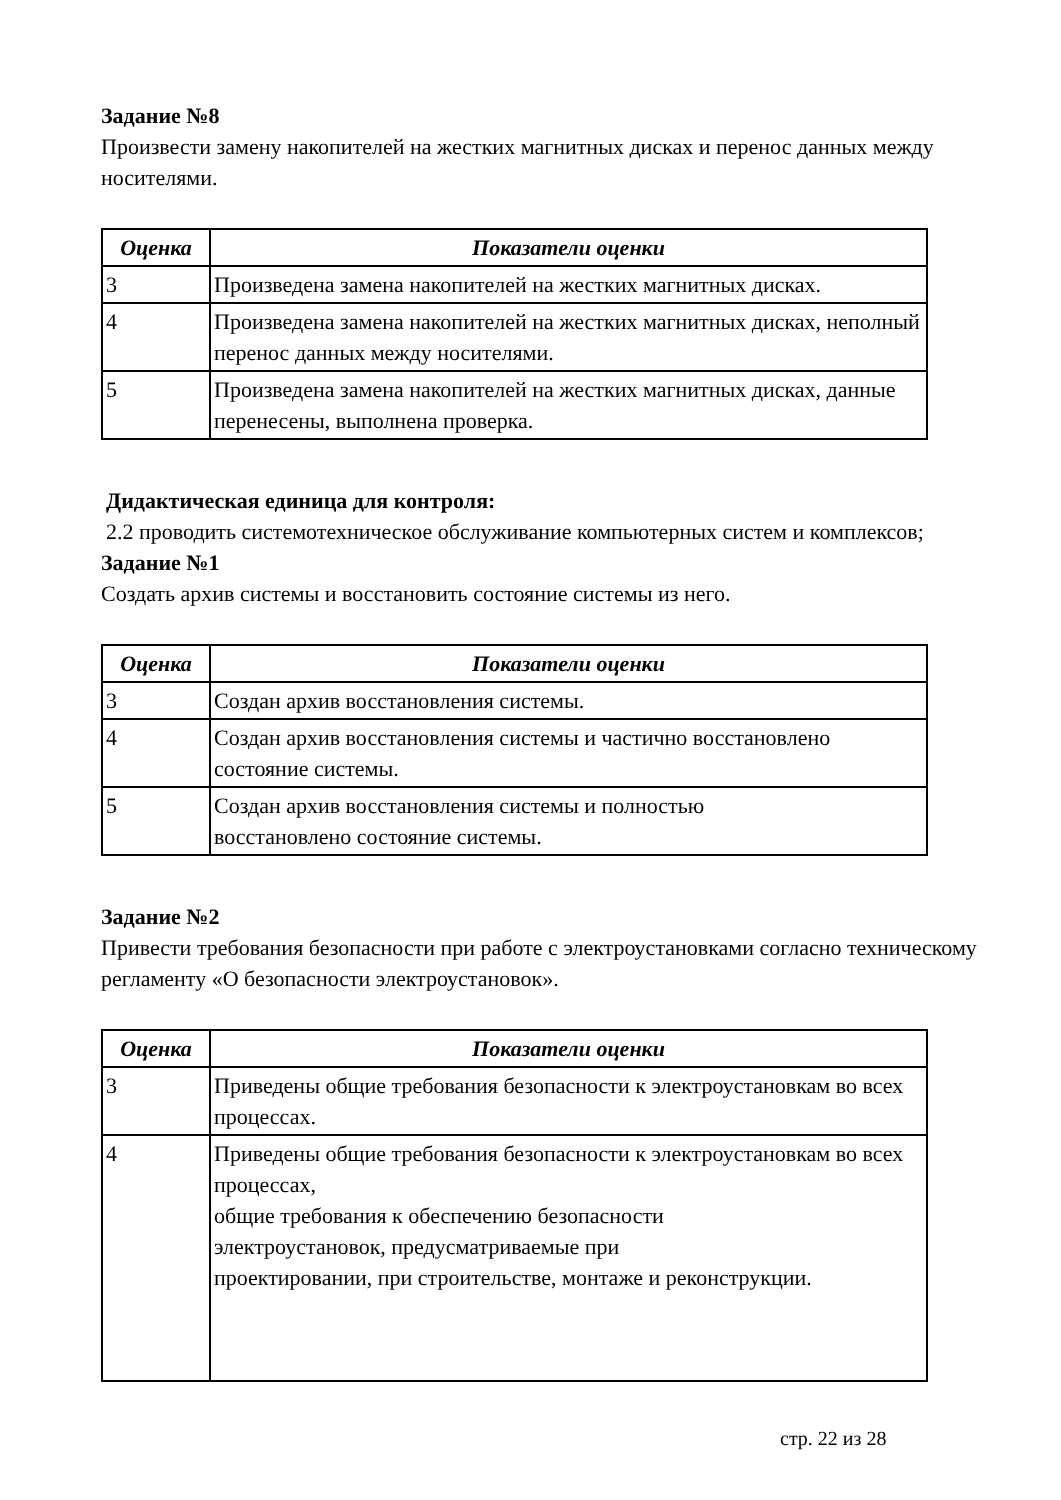Задание №8
Произвести замену накопителей на жестких магнитных дисках и перенос данных между носителями.
| Оценка | Показатели оценки |
| --- | --- |
| 3 | Произведена замена накопителей на жестких магнитных дисках. |
| 4 | Произведена замена накопителей на жестких магнитных дисках, неполный перенос данных между носителями. |
| 5 | Произведена замена накопителей на жестких магнитных дисках, данные перенесены, выполнена проверка. |
Дидактическая единица для контроля:
2.2 проводить системотехническое обслуживание компьютерных систем и комплексов;
Задание №1
Создать архив системы и восстановить состояние системы из него.
| Оценка | Показатели оценки |
| --- | --- |
| 3 | Создан архив восстановления системы. |
| 4 | Создан архив восстановления системы и частично восстановлено состояние системы. |
| 5 | Создан архив восстановления системы и полностью восстановлено состояние системы. |
Задание №2
Привести требования безопасности при работе с электроустановками согласно техническому регламенту «О безопасности электроустановок».
| Оценка | Показатели оценки |
| --- | --- |
| 3 | Приведены общие требования безопасности к электроустановкам во всех процессах. |
| 4 | Приведены общие требования безопасности к электроустановкам во всех процессах, общие требования к обеспечению безопасности электроустановок, предусматриваемые при проектировании, при строительстве, монтаже и реконструкции. |
стр. 22 из 28